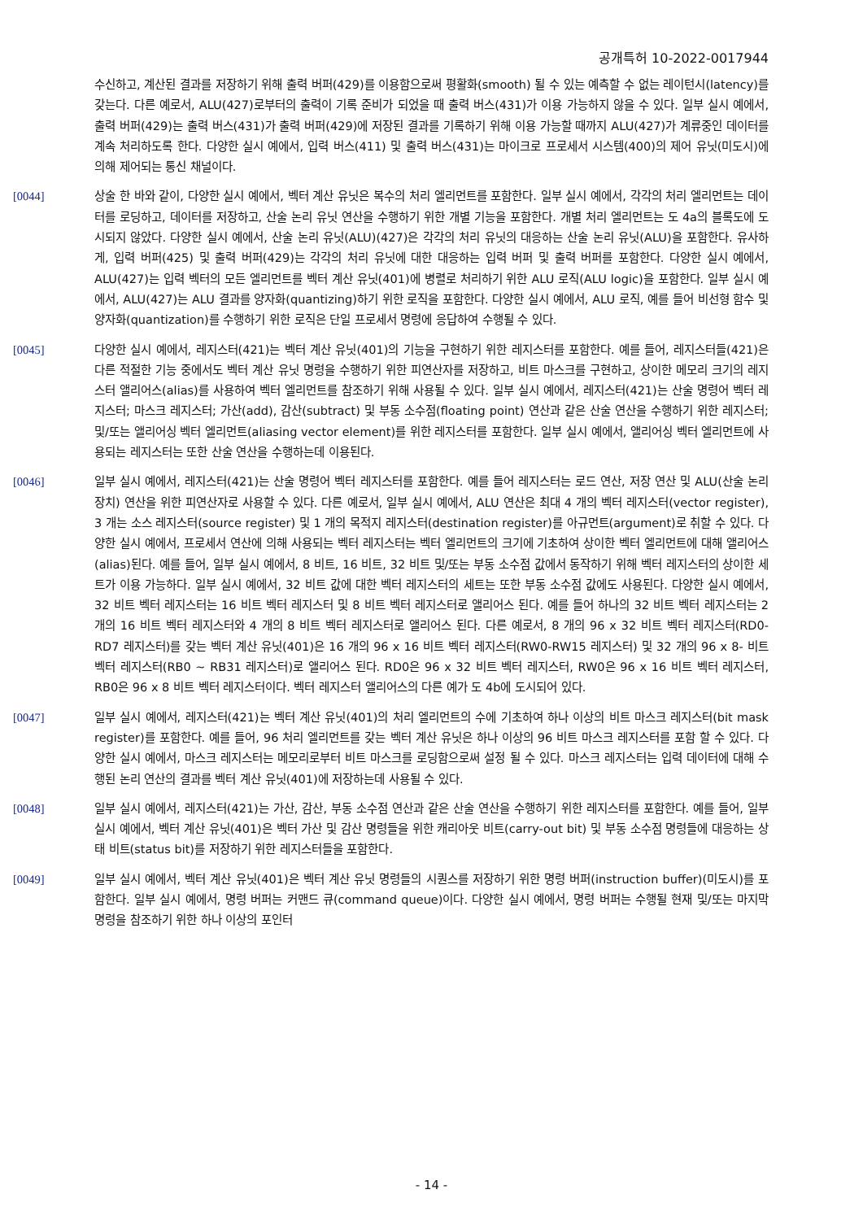공개특허 10-2022-0017944
수신하고, 계산된 결과를 저장하기 위해 출력 버퍼(429)를 이용함으로써 평활화(smooth) 될 수 있는 예측할 수 없는 레이턴시(latency)를 갖는다. 다른 예로서, ALU(427)로부터의 출력이 기록 준비가 되었을 때 출력 버스(431)가 이용 가능하지 않을 수 있다. 일부 실시 예에서, 출력 버퍼(429)는 출력 버스(431)가 출력 버퍼(429)에 저장된 결과를 기록하기 위해 이용 가능할 때까지 ALU(427)가 계류중인 데이터를 계속 처리하도록 한다. 다양한 실시 예에서, 입력 버스(411) 및 출력 버스(431)는 마이크로 프로세서 시스템(400)의 제어 유닛(미도시)에 의해 제어되는 통신 채널이다.
[0044] 상술 한 바와 같이, 다양한 실시 예에서, 벡터 계산 유닛은 복수의 처리 엘리먼트를 포함한다. 일부 실시 예에서, 각각의 처리 엘리먼트는 데이터를 로딩하고, 데이터를 저장하고, 산술 논리 유닛 연산을 수행하기 위한 개별 기능을 포함한다. 개별 처리 엘리먼트는 도 4a의 블록도에 도시되지 않았다. 다양한 실시 예에서, 산술 논리 유닛(ALU)(427)은 각각의 처리 유닛의 대응하는 산술 논리 유닛(ALU)을 포함한다. 유사하게, 입력 버퍼(425) 및 출력 버퍼(429)는 각각의 처리 유닛에 대한 대응하는 입력 버퍼 및 출력 버퍼를 포함한다. 다양한 실시 예에서, ALU(427)는 입력 벡터의 모든 엘리먼트를 벡터 계산 유닛(401)에 병렬로 처리하기 위한 ALU 로직(ALU logic)을 포함한다. 일부 실시 예에서, ALU(427)는 ALU 결과를 양자화(quantizing)하기 위한 로직을 포함한다. 다양한 실시 예에서, ALU 로직, 예를 들어 비선형 함수 및 양자화(quantization)를 수행하기 위한 로직은 단일 프로세서 명령에 응답하여 수행될 수 있다.
[0045] 다양한 실시 예에서, 레지스터(421)는 벡터 계산 유닛(401)의 기능을 구현하기 위한 레지스터를 포함한다. 예를 들어, 레지스터들(421)은 다른 적절한 기능 중에서도 벡터 계산 유닛 명령을 수행하기 위한 피연산자를 저장하고, 비트 마스크를 구현하고, 상이한 메모리 크기의 레지스터 앨리어스(alias)를 사용하여 벡터 엘리먼트를 참조하기 위해 사용될 수 있다. 일부 실시 예에서, 레지스터(421)는 산술 명령어 벡터 레지스터; 마스크 레지스터; 가산(add), 감산(subtract) 및 부동 소수점(floating point) 연산과 같은 산술 연산을 수행하기 위한 레지스터; 및/또는 앨리어싱 벡터 엘리먼트(aliasing vector element)를 위한 레지스터를 포함한다. 일부 실시 예에서, 앨리어싱 벡터 엘리먼트에 사용되는 레지스터는 또한 산술 연산을 수행하는데 이용된다.
[0046] 일부 실시 예에서, 레지스터(421)는 산술 명령어 벡터 레지스터를 포함한다. 예를 들어 레지스터는 로드 연산, 저장 연산 및 ALU(산술 논리 장치) 연산을 위한 피연산자로 사용할 수 있다. 다른 예로서, 일부 실시 예에서, ALU 연산은 최대 4 개의 벡터 레지스터(vector register), 3 개는 소스 레지스터(source register) 및 1 개의 목적지 레지스터(destination register)를 아규먼트(argument)로 취할 수 있다. 다양한 실시 예에서, 프로세서 연산에 의해 사용되는 벡터 레지스터는 벡터 엘리먼트의 크기에 기초하여 상이한 벡터 엘리먼트에 대해 앨리어스(alias)된다. 예를 들어, 일부 실시 예에서, 8 비트, 16 비트, 32 비트 및/또는 부동 소수점 값에서 동작하기 위해 벡터 레지스터의 상이한 세트가 이용 가능하다. 일부 실시 예에서, 32 비트 값에 대한 벡터 레지스터의 세트는 또한 부동 소수점 값에도 사용된다. 다양한 실시 예에서, 32 비트 벡터 레지스터는 16 비트 벡터 레지스터 및 8 비트 벡터 레지스터로 앨리어스 된다. 예를 들어 하나의 32 비트 벡터 레지스터는 2 개의 16 비트 벡터 레지스터와 4 개의 8 비트 벡터 레지스터로 앨리어스 된다. 다른 예로서, 8 개의 96 x 32 비트 벡터 레지스터(RD0-RD7 레지스터)를 갖는 벡터 계산 유닛(401)은 16 개의 96 x 16 비트 벡터 레지스터(RW0-RW15 레지스터) 및 32 개의 96 x 8- 비트 벡터 레지스터(RB0 ~ RB31 레지스터)로 앨리어스 된다. RD0은 96 x 32 비트 벡터 레지스터, RW0은 96 x 16 비트 벡터 레지스터, RB0은 96 x 8 비트 벡터 레지스터이다. 벡터 레지스터 앨리어스의 다른 예가 도 4b에 도시되어 있다.
[0047] 일부 실시 예에서, 레지스터(421)는 벡터 계산 유닛(401)의 처리 엘리먼트의 수에 기초하여 하나 이상의 비트 마스크 레지스터(bit mask register)를 포함한다. 예를 들어, 96 처리 엘리먼트를 갖는 벡터 계산 유닛은 하나 이상의 96 비트 마스크 레지스터를 포함 할 수 있다. 다양한 실시 예에서, 마스크 레지스터는 메모리로부터 비트 마스크를 로딩함으로써 설정 될 수 있다. 마스크 레지스터는 입력 데이터에 대해 수행된 논리 연산의 결과를 벡터 계산 유닛(401)에 저장하는데 사용될 수 있다.
[0048] 일부 실시 예에서, 레지스터(421)는 가산, 감산, 부동 소수점 연산과 같은 산술 연산을 수행하기 위한 레지스터를 포함한다. 예를 들어, 일부 실시 예에서, 벡터 계산 유닛(401)은 벡터 가산 및 감산 명령들을 위한 캐리아웃 비트(carry-out bit) 및 부동 소수점 명령들에 대응하는 상태 비트(status bit)를 저장하기 위한 레지스터들을 포함한다.
[0049] 일부 실시 예에서, 벡터 계산 유닛(401)은 벡터 계산 유닛 명령들의 시퀀스를 저장하기 위한 명령 버퍼(instruction buffer)(미도시)를 포함한다. 일부 실시 예에서, 명령 버퍼는 커맨드 큐(command queue)이다. 다양한 실시 예에서, 명령 버퍼는 수행될 현재 및/또는 마지막 명령을 참조하기 위한 하나 이상의 포인터
- 14 -